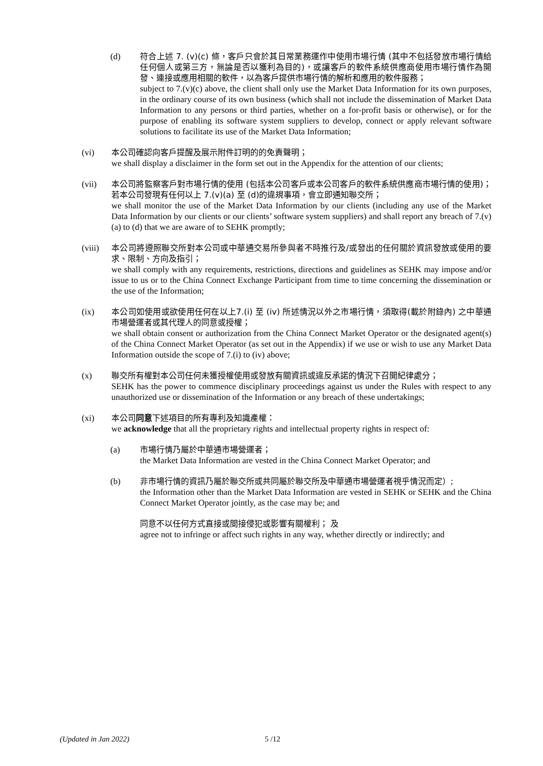(d) 符合上述 7. (v)(c) 條，客戶只會於其日常業務運作中使用市場行情 (其中不包括發放市場行情給任何個人或第三方，無論是否以獲利為目的)，或讓客戶的軟件系統供應商使用市場行情作為開發、連接或應用相關的軟件，以為客戶提供市場行情的解析和應用的軟件服務；
subject to 7.(v)(c) above, the client shall only use the Market Data Information for its own purposes, in the ordinary course of its own business (which shall not include the dissemination of Market Data Information to any persons or third parties, whether on a for-profit basis or otherwise), or for the purpose of enabling its software system suppliers to develop, connect or apply relevant software solutions to facilitate its use of the Market Data Information;
(vi) 本公司確認向客戶提醒及展示附件訂明的的免責聲明；
we shall display a disclaimer in the form set out in the Appendix for the attention of our clients;
(vii) 本公司將監察客戶對市場行情的使用 (包括本公司客戶或本公司客戶的軟件系統供應商市場行情的使用)；若本公司發現有任何以上 7.(v)(a) 至 (d)的違規事項，會立即通知聯交所；
we shall monitor the use of the Market Data Information by our clients (including any use of the Market Data Information by our clients or our clients’ software system suppliers) and shall report any breach of 7.(v)(a) to (d) that we are aware of to SEHK promptly;
(viii)
本公司將遵照聯交所對本公司或中華通交易所參與者不時推行及/或發出的任何關於資訊發放或使用的要求、限制、方向及指引；
we shall comply with any requirements, restrictions, directions and guidelines as SEHK may impose and/or issue to us or to the China Connect Exchange Participant from time to time concerning the dissemination or the use of the Information;
(ix) 本公司如使用或欲使用任何在以上7.(i) 至 (iv) 所述情況以外之市場行情，須取得(載於附錄內) 之中華通市場營運者或其代理人的同意或授權；
we shall obtain consent or authorization from the China Connect Market Operator or the designated agent(s) of the China Connect Market Operator (as set out in the Appendix) if we use or wish to use any Market Data Information outside the scope of 7.(i) to (iv) above;
(x) 聯交所有權對本公司任何未獲授權使用或發放有關資訊或違反承諾的情況下召開紀律處分；
SEHK has the power to commence disciplinary proceedings against us under the Rules with respect to any unauthorized use or dissemination of the Information or any breach of these undertakings;
(xi) 本公司同意下述項目的所有專利及知識產權：
we acknowledge that all the proprietary rights and intellectual property rights in respect of:
(a) 市場行情乃屬於中華通市場營運者；
the Market Data Information are vested in the China Connect Market Operator; and
(b) 非市場行情的資訊乃屬於聯交所或共同屬於聯交所及中華通市場營運者視乎情況而定）;
the Information other than the Market Data Information are vested in SEHK or SEHK and the China Connect Market Operator jointly, as the case may be; and
同意不以任何方式直接或間接侵犯或影響有關權利； 及
agree not to infringe or affect such rights in any way, whether directly or indirectly; and
(Updated in Jan 2022) 5 /12